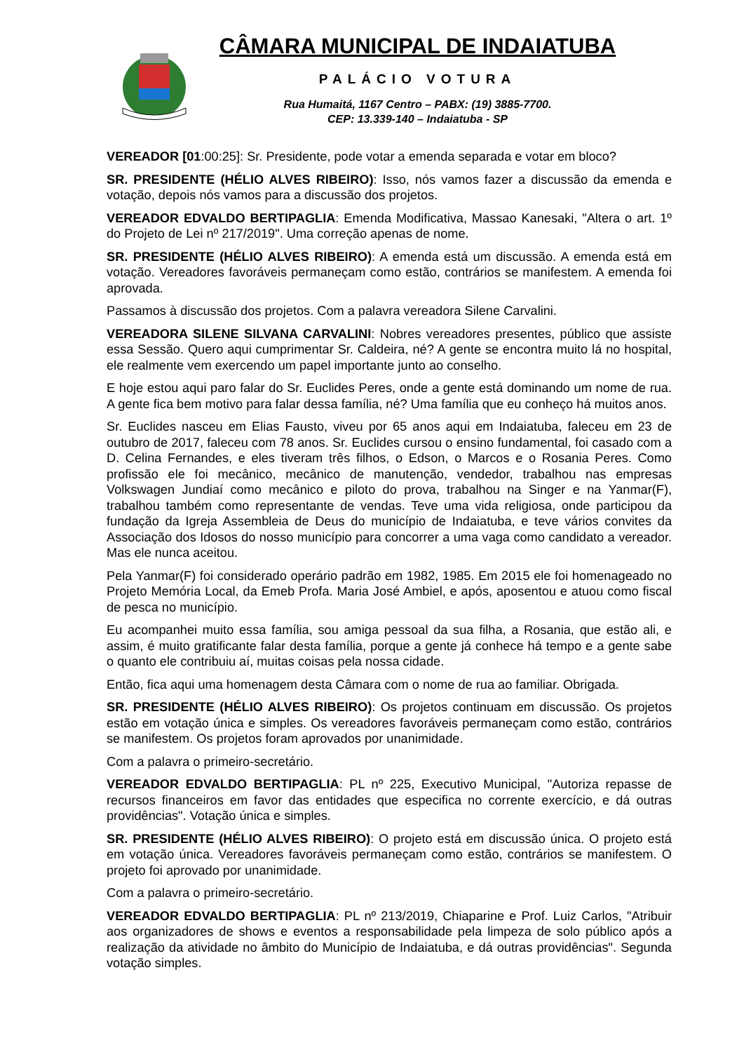CÂMARA MUNICIPAL DE INDAIATUBA
PALÁCIO VOTURA
Rua Humaitá, 1167 Centro – PABX: (19) 3885-7700.
CEP: 13.339-140 – Indaiatuba - SP
VEREADOR [01:00:25]: Sr. Presidente, pode votar a emenda separada e votar em bloco?
SR. PRESIDENTE (HÉLIO ALVES RIBEIRO): Isso, nós vamos fazer a discussão da emenda e votação, depois nós vamos para a discussão dos projetos.
VEREADOR EDVALDO BERTIPAGLIA: Emenda Modificativa, Massao Kanesaki, "Altera o art. 1º do Projeto de Lei nº 217/2019". Uma correção apenas de nome.
SR. PRESIDENTE (HÉLIO ALVES RIBEIRO): A emenda está um discussão. A emenda está em votação. Vereadores favoráveis permaneçam como estão, contrários se manifestem. A emenda foi aprovada.
Passamos à discussão dos projetos. Com a palavra vereadora Silene Carvalini.
VEREADORA SILENE SILVANA CARVALINI: Nobres vereadores presentes, público que assiste essa Sessão. Quero aqui cumprimentar Sr. Caldeira, né? A gente se encontra muito lá no hospital, ele realmente vem exercendo um papel importante junto ao conselho.
E hoje estou aqui paro falar do Sr. Euclides Peres, onde a gente está dominando um nome de rua. A gente fica bem motivo para falar dessa família, né? Uma família que eu conheço há muitos anos.
Sr. Euclides nasceu em Elias Fausto, viveu por 65 anos aqui em Indaiatuba, faleceu em 23 de outubro de 2017, faleceu com 78 anos. Sr. Euclides cursou o ensino fundamental, foi casado com a D. Celina Fernandes, e eles tiveram três filhos, o Edson, o Marcos e o Rosania Peres. Como profissão ele foi mecânico, mecânico de manutenção, vendedor, trabalhou nas empresas Volkswagen Jundiaí como mecânico e piloto do prova, trabalhou na Singer e na Yanmar(F), trabalhou também como representante de vendas. Teve uma vida religiosa, onde participou da fundação da Igreja Assembleia de Deus do município de Indaiatuba, e teve vários convites da Associação dos Idosos do nosso município para concorrer a uma vaga como candidato a vereador. Mas ele nunca aceitou.
Pela Yanmar(F) foi considerado operário padrão em 1982, 1985. Em 2015 ele foi homenageado no Projeto Memória Local, da Emeb Profa. Maria José Ambiel, e após, aposentou e atuou como fiscal de pesca no município.
Eu acompanhei muito essa família, sou amiga pessoal da sua filha, a Rosania, que estão ali, e assim, é muito gratificante falar desta família, porque a gente já conhece há tempo e a gente sabe o quanto ele contribuiu aí, muitas coisas pela nossa cidade.
Então, fica aqui uma homenagem desta Câmara com o nome de rua ao familiar. Obrigada.
SR. PRESIDENTE (HÉLIO ALVES RIBEIRO): Os projetos continuam em discussão. Os projetos estão em votação única e simples. Os vereadores favoráveis permaneçam como estão, contrários se manifestem. Os projetos foram aprovados por unanimidade.
Com a palavra o primeiro-secretário.
VEREADOR EDVALDO BERTIPAGLIA: PL nº 225, Executivo Municipal, "Autoriza repasse de recursos financeiros em favor das entidades que especifica no corrente exercício, e dá outras providências". Votação única e simples.
SR. PRESIDENTE (HÉLIO ALVES RIBEIRO): O projeto está em discussão única. O projeto está em votação única. Vereadores favoráveis permaneçam como estão, contrários se manifestem. O projeto foi aprovado por unanimidade.
Com a palavra o primeiro-secretário.
VEREADOR EDVALDO BERTIPAGLIA: PL nº 213/2019, Chiaparine e Prof. Luiz Carlos, "Atribuir aos organizadores de shows e eventos a responsabilidade pela limpeza de solo público após a realização da atividade no âmbito do Município de Indaiatuba, e dá outras providências". Segunda votação simples.